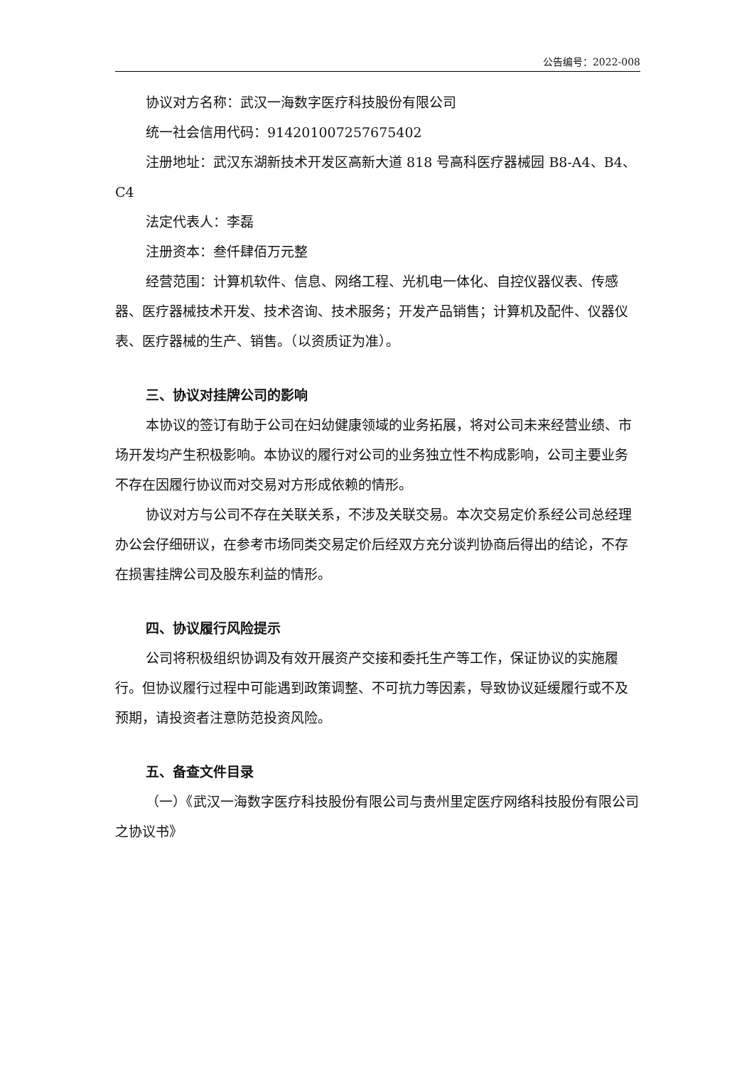公告编号：2022-008
协议对方名称：武汉一海数字医疗科技股份有限公司
统一社会信用代码：914201007257675402
注册地址：武汉东湖新技术开发区高新大道 818 号高科医疗器械园 B8-A4、B4、C4
法定代表人：李磊
注册资本：叁仟肆佰万元整
经营范围：计算机软件、信息、网络工程、光机电一体化、自控仪器仪表、传感器、医疗器械技术开发、技术咨询、技术服务；开发产品销售；计算机及配件、仪器仪表、医疗器械的生产、销售。（以资质证为准）。
三、协议对挂牌公司的影响
本协议的签订有助于公司在妇幼健康领域的业务拓展，将对公司未来经营业绩、市场开发均产生积极影响。本协议的履行对公司的业务独立性不构成影响，公司主要业务不存在因履行协议而对交易对方形成依赖的情形。
协议对方与公司不存在关联关系，不涉及关联交易。本次交易定价系经公司总经理办公会仔细研议，在参考市场同类交易定价后经双方充分谈判协商后得出的结论，不存在损害挂牌公司及股东利益的情形。
四、协议履行风险提示
公司将积极组织协调及有效开展资产交接和委托生产等工作，保证协议的实施履行。但协议履行过程中可能遇到政策调整、不可抗力等因素，导致协议延缓履行或不及预期，请投资者注意防范投资风险。
五、备查文件目录
（一）《武汉一海数字医疗科技股份有限公司与贵州里定医疗网络科技股份有限公司之协议书》